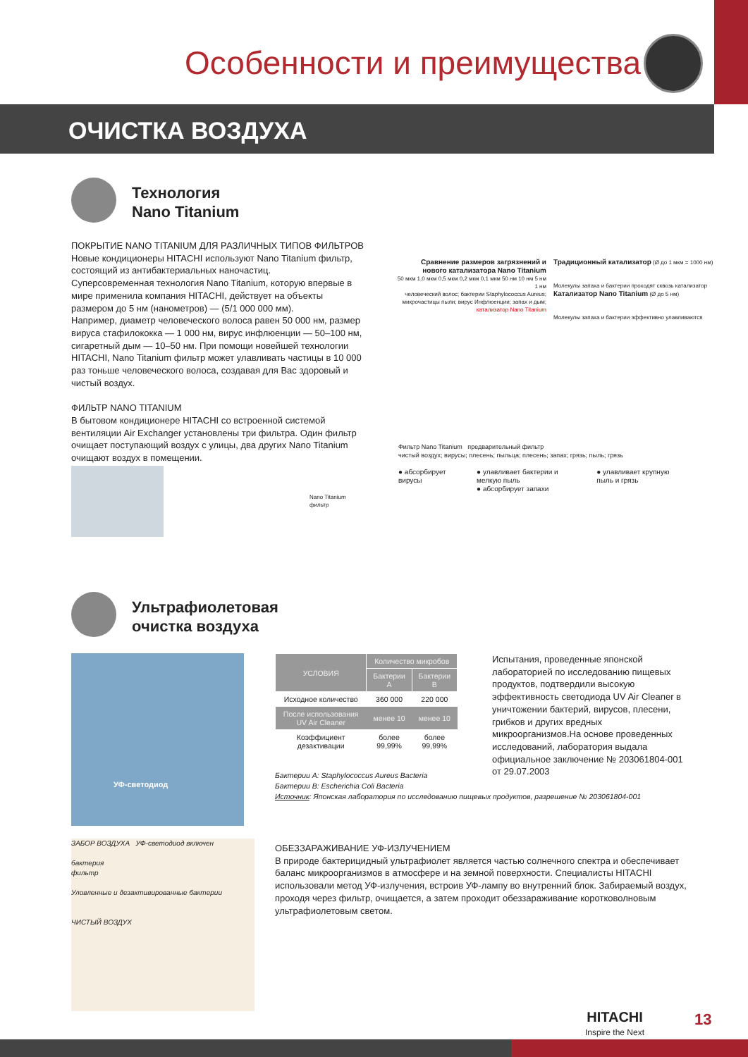Особенности и преимущества
ОЧИСТКА ВОЗДУХА
Технология
Nano Titanium
ПОКРЫТИЕ NANO TITANIUM ДЛЯ РАЗЛИЧНЫХ ТИПОВ ФИЛЬТРОВ
Новые кондиционеры HITACHI используют Nano Titanium фильтр, состоящий из антибактериальных наночастиц.
Суперсовременная технология Nano Titanium, которую впервые в мире применила компания HITACHI, действует на объекты размером до 5 нм (нанометров) — (5/1 000 000 мм).
Например, диаметр человеческого волоса равен 50 000 нм, размер вируса стафилококка — 1 000 нм, вирус инфлюенции — 50–100 нм, сигаретный дым — 10–50 нм. При помощи новейшей технологии HITACHI, Nano Titanium фильтр может улавливать частицы в 10 000 раз тоньше человеческого волоса, создавая для Вас здоровый и чистый воздух.
ФИЛЬТР NANO TITANIUM
В бытовом кондиционере HITACHI со встроенной системой вентиляции Air Exchanger установлены три фильтра. Один фильтр очищает поступающий воздух с улицы, два других Nano Titanium очищают воздух в помещении.
Nano Titanium
фильтр
Сравнение размеров загрязнений и нового катализатора Nano Titanium
50 мкм 1,0 мкм 0,5 мкм 0,2 мкм 0,1 мкм 50 нм 10 нм 5 нм 1 нм
человеческий волос; бактерии Staphylococcus Aureus; микрочастицы пыли; вирус Инфлюенции; запах и дым; катализатор Nano Titanium
Традиционный катализатор (Ø до 1 мкм = 1000 нм)
Молекулы запаха и бактерии проходят сквозь катализатор
Катализатор Nano Titanium (Ø до 5 нм)
Молекулы запаха и бактерии эффективно улавливаются
Фильтр Nano Titanium предварительный фильтр
чистый воздух; вирусы; плесень; пыльца; плесень; запах; грязь; пыль; грязь
● абсорбирует вирусы ● улавливает бактерии и мелкую пыль
● абсорбирует запахи ● улавливает крупную пыль и грязь
Ультрафиолетовая
очистка воздуха
УФ-светодиод
| УСЛОВИЯ | Количество микробов | |
| --- | --- | --- |
| | Бактерии A | Бактерии B |
| Исходное количество | 360 000 | 220 000 |
| После использования UV Air Cleaner | менее 10 | менее 10 |
| Коэффициент дезактивации | более 99,99% | более 99,99% |
Бактерии A: Staphylococcus Aureus Bacteria
Бактерии B: Escherichia Coli Bacteria
Источник: Японская лаборатория по исследованию пищевых продуктов, разрешение № 203061804-001
Испытания, проведенные японской лабораторией по исследованию пищевых продуктов, подтвердили высокую эффективность светодиода UV Air Cleaner в уничтожении бактерий, вирусов, плесени, грибков и других вредных микроорганизмов.На основе проведенных исследований, лаборатория выдала официальное заключение № 203061804-001 от 29.07.2003
ЗАБОР ВОЗДУХА УФ-светодиод включен
бактерия
фильтр
Уловленные и дезактивированные бактерии
ЧИСТЫЙ ВОЗДУХ
ОБЕЗЗАРАЖИВАНИЕ УФ-ИЗЛУЧЕНИЕМ
В природе бактерицидный ультрафиолет является частью солнечного спектра и обеспечивает баланс микроорганизмов в атмосфере и на земной поверхности. Специалисты HITACHI использовали метод УФ-излучения, встроив УФ-лампу во внутренний блок. Забираемый воздух, проходя через фильтр, очищается, а затем проходит обеззараживание коротковолновым ультрафиолетовым светом.
HITACHI
Inspire the Next
13